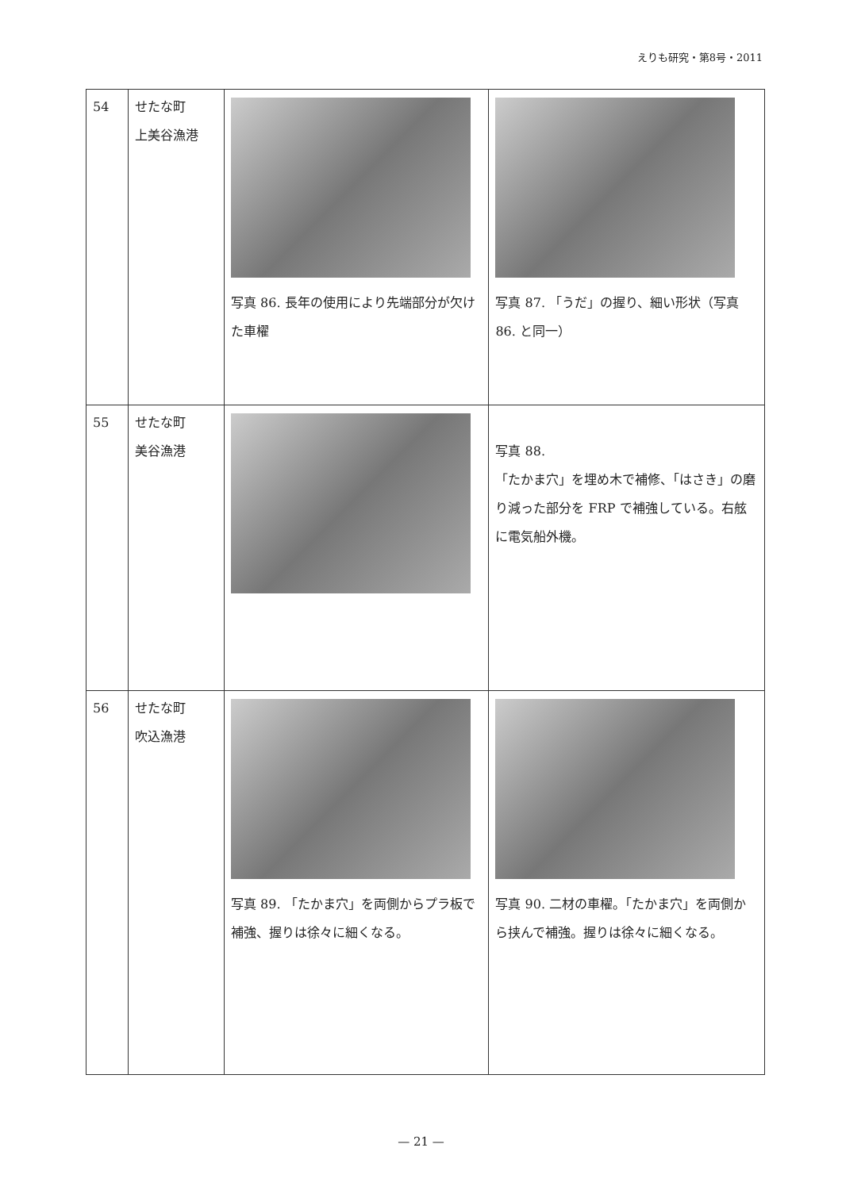えりも研究・第8号・2011
| 54 | せたな町 上美谷漁港 | 写真 86. 長年の使用により先端部分が欠けた車櫂 | 写真 87. 「うだ」の握り、細い形状（写真 86. と同一） |
| 55 | せたな町 美谷漁港 | | 写真 88. 「たかま穴」を埋め木で補修、「はさき」の磨り減った部分を FRP で補強している。右舷に電気船外機。 |
| 56 | せたな町 吹込漁港 | 写真 89. 「たかま穴」を両側からプラ板で補強、握りは徐々に細くなる。 | 写真 90. 二材の車櫂。「たかま穴」を両側から挟んで補強。握りは徐々に細くなる。 |
— 21 —